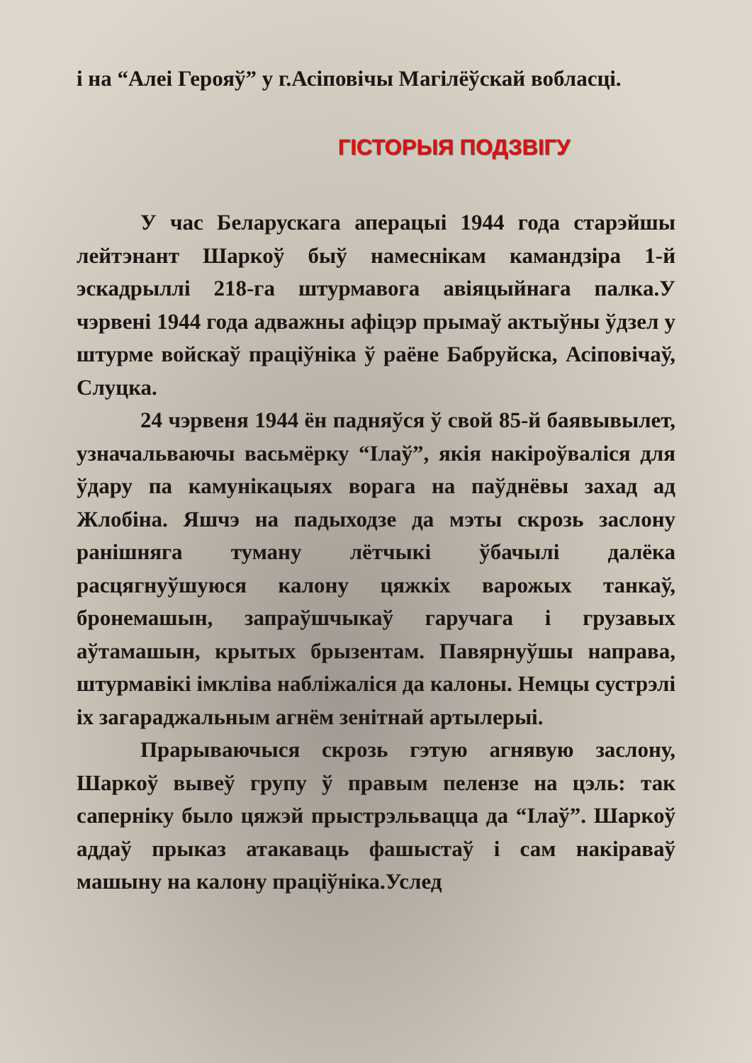і на “Алеі Герояў” у г.Асіповічы Магілёўскай вобласці.
ГІСТОРЫЯ ПОДЗВІГУ
У час Беларускага аперацыі 1944 года старэйшы лейтэнант Шаркоў быў намеснікам камандзіра 1-й эскадрыллі 218-га штурмавога авіяцыйнага палка.У чэрвені 1944 года адважны афіцэр прымаў актыўны ўдзел у штурме войскаў праціўніка ў раёне Бабруйска, Асіповічаў, Слуцка.
24 чэрвеня 1944 ён падняўся ў свой 85-й баявывылет, узначальваючы васьмёрку “Ілаў”, якія накіроўваліся для ўдару па камунікацыях ворага на паўднёвы захад ад Жлобіна. Яшчэ на падыходзе да мэты скрозь заслону ранішняга туману лётчыкі ўбачылі далёка расцягнуўшуюся калону цяжкіх варожых танкаў, бронемашын, запраўшчыкаў гаручага і грузавых аўтамашын, крытых брызентам. Павярнуўшы направа, штурмавікі імкліва набліжаліся да калоны. Немцы сустрэлі іх загараджальным агнём зенітнай артылерыі.
Прарываючыся скрозь гэтую агнявую заслону, Шаркоў вывеў групу ў правым пелензе на цэль: так саперніку было цяжэй прыстрэльвацца да “Ілаў”. Шаркоў аддаў прыказ атакаваць фашыстаў і сам накіраваў машыну на калону праціўніка.Услед